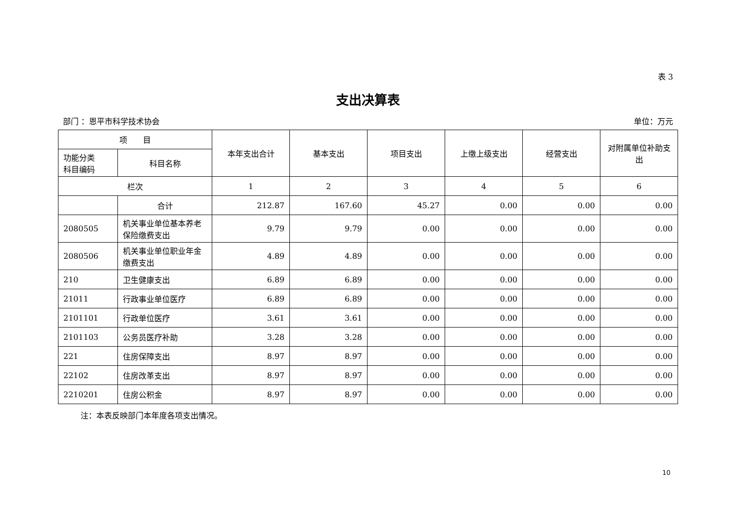表 3
支出决算表
部门 ：恩平市科学技术协会 单位：万元
| 项 目 | | 本年支出合计 | 基本支出 | 项目支出 | 上缴上级支出 | 经营支出 | 对附属单位补助支出 |
| --- | --- | --- | --- | --- | --- | --- | --- |
| 功能分类 科目编码 | 科目名称 | | | | | | |
| 栏次 | | 1 | 2 | 3 | 4 | 5 | 6 |
| | 合计 | 212.87 | 167.60 | 45.27 | 0.00 | 0.00 | 0.00 |
| 2080505 | 机关事业单位基本养老保险缴费支出 | 9.79 | 9.79 | 0.00 | 0.00 | 0.00 | 0.00 |
| 2080506 | 机关事业单位职业年金缴费支出 | 4.89 | 4.89 | 0.00 | 0.00 | 0.00 | 0.00 |
| 210 | 卫生健康支出 | 6.89 | 6.89 | 0.00 | 0.00 | 0.00 | 0.00 |
| 21011 | 行政事业单位医疗 | 6.89 | 6.89 | 0.00 | 0.00 | 0.00 | 0.00 |
| 2101101 | 行政单位医疗 | 3.61 | 3.61 | 0.00 | 0.00 | 0.00 | 0.00 |
| 2101103 | 公务员医疗补助 | 3.28 | 3.28 | 0.00 | 0.00 | 0.00 | 0.00 |
| 221 | 住房保障支出 | 8.97 | 8.97 | 0.00 | 0.00 | 0.00 | 0.00 |
| 22102 | 住房改革支出 | 8.97 | 8.97 | 0.00 | 0.00 | 0.00 | 0.00 |
| 2210201 | 住房公积金 | 8.97 | 8.97 | 0.00 | 0.00 | 0.00 | 0.00 |
注：本表反映部门本年度各项支出情况。
10